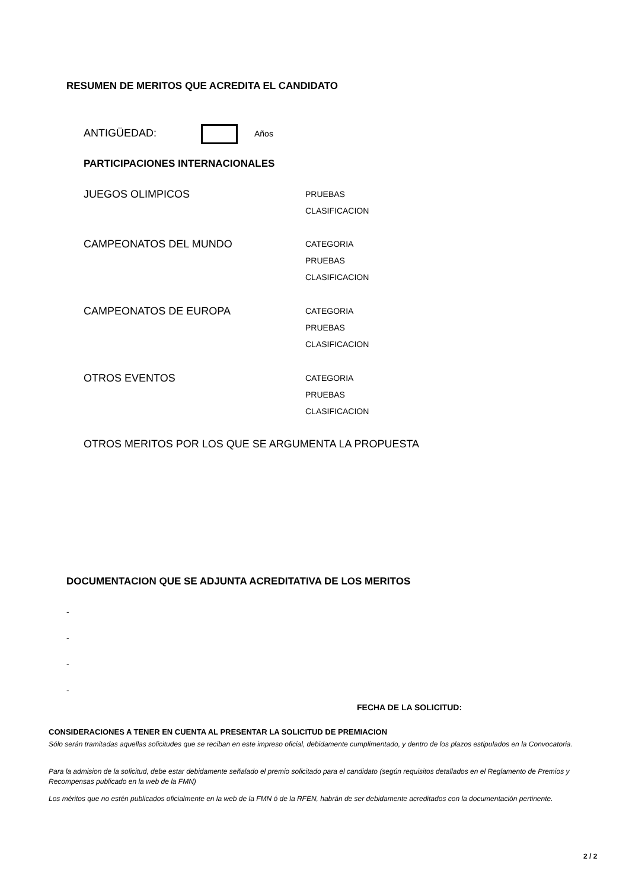RESUMEN DE MERITOS QUE ACREDITA EL CANDIDATO
ANTIGÜEDAD: Años
PARTICIPACIONES INTERNACIONALES
JUEGOS OLIMPICOS
PRUEBAS
CLASIFICACION
CAMPEONATOS DEL MUNDO
CATEGORIA
PRUEBAS
CLASIFICACION
CAMPEONATOS DE EUROPA
CATEGORIA
PRUEBAS
CLASIFICACION
OTROS EVENTOS
CATEGORIA
PRUEBAS
CLASIFICACION
OTROS MERITOS POR LOS QUE SE ARGUMENTA LA PROPUESTA
DOCUMENTACION QUE SE ADJUNTA ACREDITATIVA DE LOS MERITOS
-
-
-
-
FECHA DE LA SOLICITUD:
CONSIDERACIONES A TENER EN CUENTA AL PRESENTAR LA SOLICITUD DE PREMIACION
Sólo serán tramitadas aquellas solicitudes que se reciban en este impreso oficial, debidamente cumplimentado, y dentro de los plazos estipulados en la Convocatoria.
Para la admision de la solicitud, debe estar debidamente señalado el premio solicitado para el candidato (según requisitos detallados en el Reglamento de Premios y Recompensas publicado en la web de la FMN)
Los méritos que no estén publicados oficialmente en la web de la FMN ó de la RFEN, habrán de ser debidamente acreditados con la documentación pertinente.
2 / 2